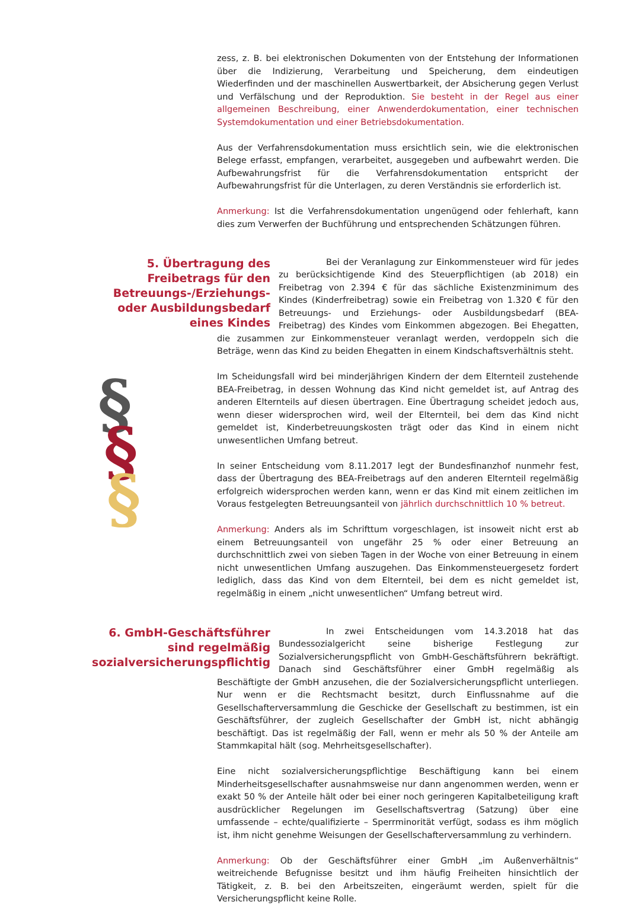zess, z. B. bei elektronischen Dokumenten von der Entstehung der Informationen über die Indizierung, Verarbeitung und Speicherung, dem eindeutigen Wiederfinden und der maschinellen Auswertbarkeit, der Absicherung gegen Verlust und Verfälschung und der Reproduktion. Sie besteht in der Regel aus einer allgemeinen Beschreibung, einer Anwenderdokumentation, einer technischen Systemdokumentation und einer Betriebsdokumentation.
Aus der Verfahrensdokumentation muss ersichtlich sein, wie die elektronischen Belege erfasst, empfangen, verarbeitet, ausgegeben und aufbewahrt werden. Die Aufbewahrungsfrist für die Verfahrensdokumentation entspricht der Aufbewahrungsfrist für die Unterlagen, zu deren Verständnis sie erforderlich ist.
Anmerkung: Ist die Verfahrensdokumentation ungenügend oder fehlerhaft, kann dies zum Verwerfen der Buchführung und entsprechenden Schätzungen führen.
5. Übertragung des Freibetrags für den Betreuungs-/Erziehungs- oder Ausbildungsbedarf eines Kindes
Bei der Veranlagung zur Einkommensteuer wird für jedes zu berücksichtigende Kind des Steuerpflichtigen (ab 2018) ein Freibetrag von 2.394 € für das sächliche Existenzminimum des Kindes (Kinderfreibetrag) sowie ein Freibetrag von 1.320 € für den Betreuungs- und Erziehungs- oder Ausbildungsbedarf (BEA-Freibetrag) des Kindes vom Einkommen abgezogen. Bei Ehegatten, die zusammen zur Einkommensteuer veranlagt werden, verdoppeln sich die Beträge, wenn das Kind zu beiden Ehegatten in einem Kindschaftsverhältnis steht.
Im Scheidungsfall wird bei minderjährigen Kindern der dem Elternteil zustehende BEA-Freibetrag, in dessen Wohnung das Kind nicht gemeldet ist, auf Antrag des anderen Elternteils auf diesen übertragen. Eine Übertragung scheidet jedoch aus, wenn dieser widersprochen wird, weil der Elternteil, bei dem das Kind nicht gemeldet ist, Kinderbetreuungskosten trägt oder das Kind in einem nicht unwesentlichen Umfang betreut.
In seiner Entscheidung vom 8.11.2017 legt der Bundesfinanzhof nunmehr fest, dass der Übertragung des BEA-Freibetrags auf den anderen Elternteil regelmäßig erfolgreich widersprochen werden kann, wenn er das Kind mit einem zeitlichen im Voraus festgelegten Betreuungsanteil von jährlich durchschnittlich 10 % betreut.
Anmerkung: Anders als im Schrifttum vorgeschlagen, ist insoweit nicht erst ab einem Betreuungsanteil von ungefähr 25 % oder einer Betreuung an durchschnittlich zwei von sieben Tagen in der Woche von einer Betreuung in einem nicht unwesentlichen Umfang auszugehen. Das Einkommensteuergesetz fordert lediglich, dass das Kind von dem Elternteil, bei dem es nicht gemeldet ist, regelmäßig in einem „nicht unwesentlichen“ Umfang betreut wird.
6. GmbH-Geschäftsführer sind regelmäßig sozialversicherungspflichtig
In zwei Entscheidungen vom 14.3.2018 hat das Bundessozialgericht seine bisherige Festlegung zur Sozialversicherungspflicht von GmbH-Geschäftsführern bekräftigt. Danach sind Geschäftsführer einer GmbH regelmäßig als Beschäftigte der GmbH anzusehen, die der Sozialversicherungspflicht unterliegen. Nur wenn er die Rechtsmacht besitzt, durch Einflussnahme auf die Gesellschafterversammlung die Geschicke der Gesellschaft zu bestimmen, ist ein Geschäftsführer, der zugleich Gesellschafter der GmbH ist, nicht abhängig beschäftigt. Das ist regelmäßig der Fall, wenn er mehr als 50 % der Anteile am Stammkapital hält (sog. Mehrheitsgesellschafter).
Eine nicht sozialversicherungspflichtige Beschäftigung kann bei einem Minderheitsgesellschafter ausnahmsweise nur dann angenommen werden, wenn er exakt 50 % der Anteile hält oder bei einer noch geringeren Kapitalbeteiligung kraft ausdrücklicher Regelungen im Gesellschaftsvertrag (Satzung) über eine umfassende – echte/qualifizierte – Sperrminorität verfügt, sodass es ihm möglich ist, ihm nicht genehme Weisungen der Gesellschafterversammlung zu verhindern.
Anmerkung: Ob der Geschäftsführer einer GmbH „im Außenverhältnis“ weitreichende Befugnisse besitzt und ihm häufig Freiheiten hinsichtlich der Tätigkeit, z. B. bei den Arbeitszeiten, eingeräumt werden, spielt für die Versicherungspflicht keine Rolle.
§
§
§